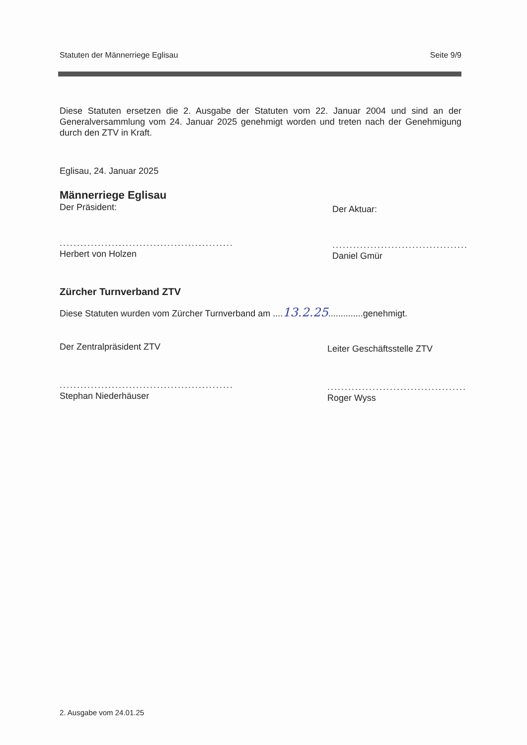Statuten der Männerriege Eglisau Seite 9/9
Diese Statuten ersetzen die 2. Ausgabe der Statuten vom 22. Januar 2004 und sind an der Generalversammlung vom 24. Januar 2025 genehmigt worden und treten nach der Genehmigung durch den ZTV in Kraft.
Eglisau, 24. Januar 2025
Männerriege Eglisau
Der Präsident:
..................................................
Herbert von Holzen
Der Aktuar:
.......................................
Daniel Gmür
Zürcher Turnverband ZTV
Diese Statuten wurden vom Zürcher Turnverband am ....13.2.25..............genehmigt.
Der Zentralpräsident ZTV
..................................................
Stephan Niederhäuser
Leiter Geschäftsstelle ZTV
........................................
Roger Wyss
2. Ausgabe vom 24.01.25